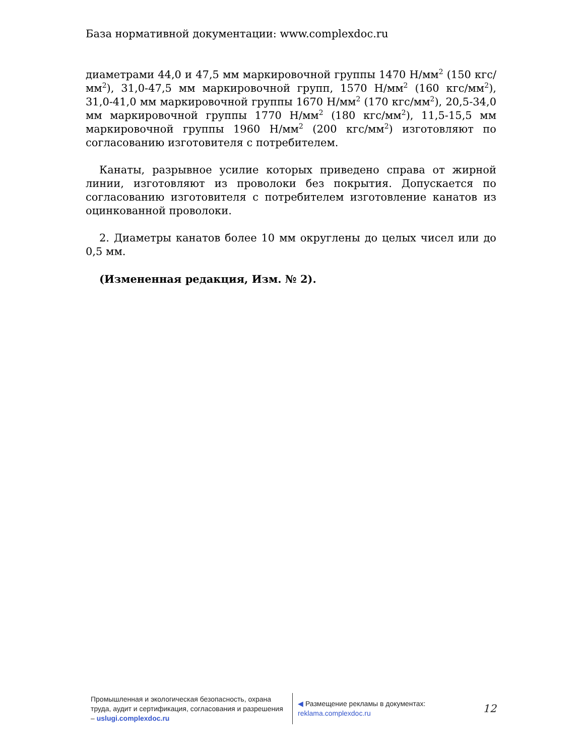База нормативной документации: www.complexdoc.ru
диаметрами 44,0 и 47,5 мм маркировочной группы 1470 Н/мм<sup>2</sup> (150 кгс/мм<sup>2</sup>), 31,0-47,5 мм маркировочной групп, 1570 Н/мм<sup>2</sup> (160 кгс/мм<sup>2</sup>), 31,0-41,0 мм маркировочной группы 1670 Н/мм<sup>2</sup> (170 кгс/мм<sup>2</sup>), 20,5-34,0 мм маркировочной группы 1770 Н/мм<sup>2</sup> (180 кгс/мм<sup>2</sup>), 11,5-15,5 мм маркировочной группы 1960 Н/мм<sup>2</sup> (200 кгс/мм<sup>2</sup>) изготовляют по согласованию изготовителя с потребителем.
Канаты, разрывное усилие которых приведено справа от жирной линии, изготовляют из проволоки без покрытия. Допускается по согласованию изготовителя с потребителем изготовление канатов из оцинкованной проволоки.
2. Диаметры канатов более 10 мм округлены до целых чисел или до 0,5 мм.
(Измененная редакция, Изм. № 2).
Промышленная и экологическая безопасность, охрана труда, аудит и сертификация, согласования и разрешения – uslugi.complexdoc.ru
◀ Размещение рекламы в документах: reklama.complexdoc.ru
12